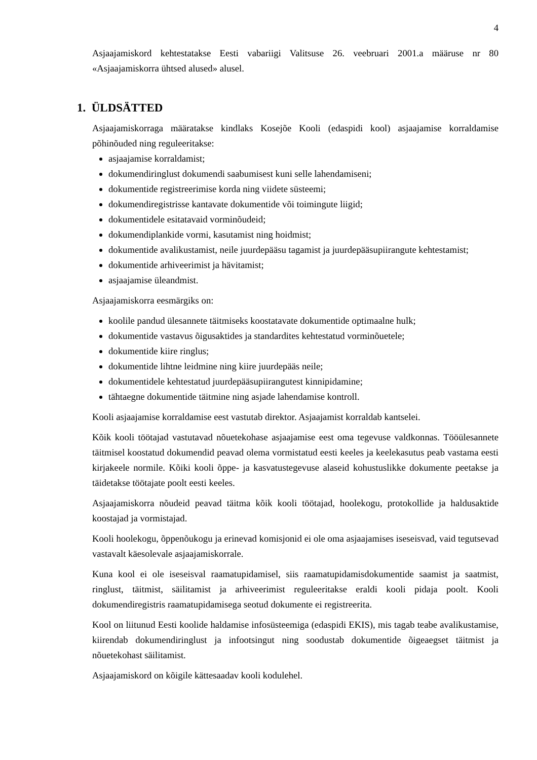4
Asjaajamiskord kehtestatakse Eesti vabariigi Valitsuse 26. veebruari 2001.a määruse nr 80 «Asjaajamiskorra ühtsed alused» alusel.
1. ÜLDSÄTTED
Asjaajamiskorraga määratakse kindlaks Kosejõe Kooli (edaspidi kool) asjaajamise korraldamise põhinõuded ning reguleeritakse:
asjaajamise korraldamist;
dokumendiringlust dokumendi saabumisest kuni selle lahendamiseni;
dokumentide registreerimise korda ning viidete süsteemi;
dokumendiregistrisse kantavate dokumentide või toimingute liigid;
dokumentidele esitatavaid vorminõudeid;
dokumendiplankide vormi, kasutamist ning hoidmist;
dokumentide avalikustamist, neile juurdepääsu tagamist ja juurdepääsupiirangute kehtestamist;
dokumentide arhiveerimist ja hävitamist;
asjaajamise üleandmist.
Asjaajamiskorra eesmärgiks on:
koolile pandud ülesannete täitmiseks koostatavate dokumentide optimaalne hulk;
dokumentide vastavus õigusaktides ja standardites kehtestatud vorminõuetele;
dokumentide kiire ringlus;
dokumentide lihtne leidmine ning kiire juurdepääs neile;
dokumentidele kehtestatud juurdepääsupiirangutest kinnipidamine;
tähtaegne dokumentide täitmine ning asjade lahendamise kontroll.
Kooli asjaajamise korraldamise eest vastutab direktor. Asjaajamist korraldab kantselei.
Kõik kooli töötajad vastutavad nõuetekohase asjaajamise eest oma tegevuse valdkonnas. Tööülesannete täitmisel koostatud dokumendid peavad olema vormistatud eesti keeles ja keelekasutus peab vastama eesti kirjakeele normile. Kõiki kooli õppe- ja kasvatustegevuse alaseid kohustuslikke dokumente peetakse ja täidetakse töötajate poolt eesti keeles.
Asjaajamiskorra nõudeid peavad täitma kõik kooli töötajad, hoolekogu, protokollide ja haldusaktide koostajad ja vormistajad.
Kooli hoolekogu, õppenõukogu ja erinevad komisjonid ei ole oma asjaajamises iseseisvad, vaid tegutsevad vastavalt käesolevale asjaajamiskorrale.
Kuna kool ei ole iseseisval raamatupidamisel, siis raamatupidamisdokumentide saamist ja saatmist, ringlust, täitmist, säilitamist ja arhiveerimist reguleeritakse eraldi kooli pidaja poolt. Kooli dokumendiregistris raamatupidamisega seotud dokumente ei registreerita.
Kool on liitunud Eesti koolide haldamise infosüsteemiga (edaspidi EKIS), mis tagab teabe avalikustamise, kiirendab dokumendiringlust ja infootsingut ning soodustab dokumentide õigeaegset täitmist ja nõuetekohast säilitamist.
Asjaajamiskord on kõigile kättesaadav kooli kodulehel.